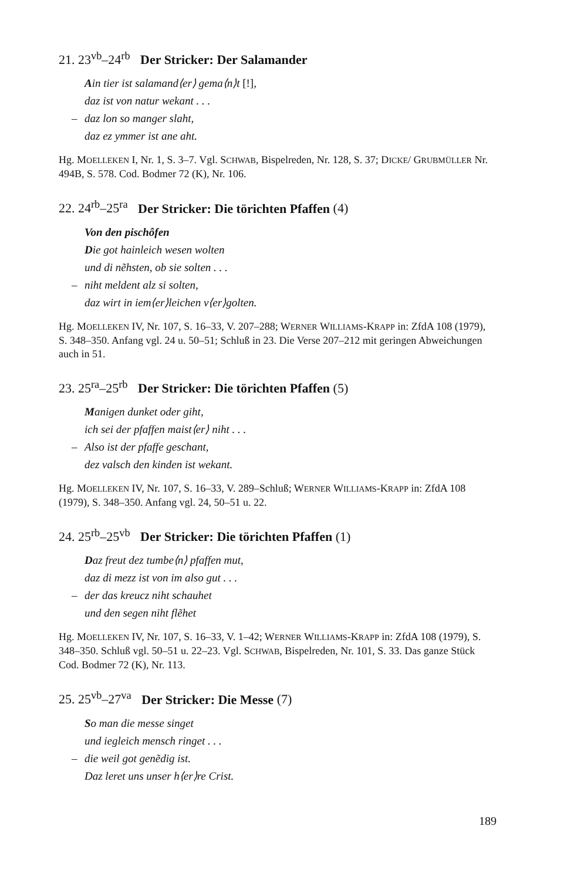21. 23<sup>vb</sup>–24<sup>rb</sup> Der Stricker: Der Salamander
Ain tier ist salamand⟨er⟩ gema⟨n⟩t [!],
daz ist von natur wekant . . .
– daz lon so manger slaht,
daz ez ymmer ist ane aht.
Hg. MOELLEKEN I, Nr. 1, S. 3–7. Vgl. SCHWAB, Bispelreden, Nr. 128, S. 37; DICKE/ GRUBMÜLLER Nr. 494B, S. 578. Cod. Bodmer 72 (K), Nr. 106.
22. 24<sup>rb</sup>–25<sup>ra</sup> Der Stricker: Die törichten Pfaffen (4)
Von den pischôfen
Die got hainleich wesen wolten
und di nẽhsten, ob sie solten . . .
– niht meldent alz si solten,
daz wirt in iem⟨er⟩leichen v⟨er⟩golten.
Hg. MOELLEKEN IV, Nr. 107, S. 16–33, V. 207–288; WERNER WILLIAMS-KRAPP in: ZfdA 108 (1979), S. 348–350. Anfang vgl. 24 u. 50–51; Schluß in 23. Die Verse 207–212 mit geringen Abweichungen auch in 51.
23. 25<sup>ra</sup>–25<sup>rb</sup> Der Stricker: Die törichten Pfaffen (5)
Manigen dunket oder giht,
ich sei der pfaffen maist⟨er⟩ niht . . .
– Also ist der pfaffe geschant,
dez valsch den kinden ist wekant.
Hg. MOELLEKEN IV, Nr. 107, S. 16–33, V. 289–Schluß; WERNER WILLIAMS-KRAPP in: ZfdA 108 (1979), S. 348–350. Anfang vgl. 24, 50–51 u. 22.
24. 25<sup>rb</sup>–25<sup>vb</sup> Der Stricker: Die törichten Pfaffen (1)
Daz freut dez tumbe⟨n⟩ pfaffen mut,
daz di mezz ist von im also gut . . .
– der das kreucz niht schauhet
und den segen niht flẽhet
Hg. MOELLEKEN IV, Nr. 107, S. 16–33, V. 1–42; WERNER WILLIAMS-KRAPP in: ZfdA 108 (1979), S. 348–350. Schluß vgl. 50–51 u. 22–23. Vgl. SCHWAB, Bispelreden, Nr. 101, S. 33. Das ganze Stück Cod. Bodmer 72 (K), Nr. 113.
25. 25<sup>vb</sup>–27<sup>va</sup> Der Stricker: Die Messe (7)
So man die messe singet
und iegleich mensch ringet . . .
– die weil got genẽdig ist.
Daz leret uns unser h⟨er⟩re Crist.
189